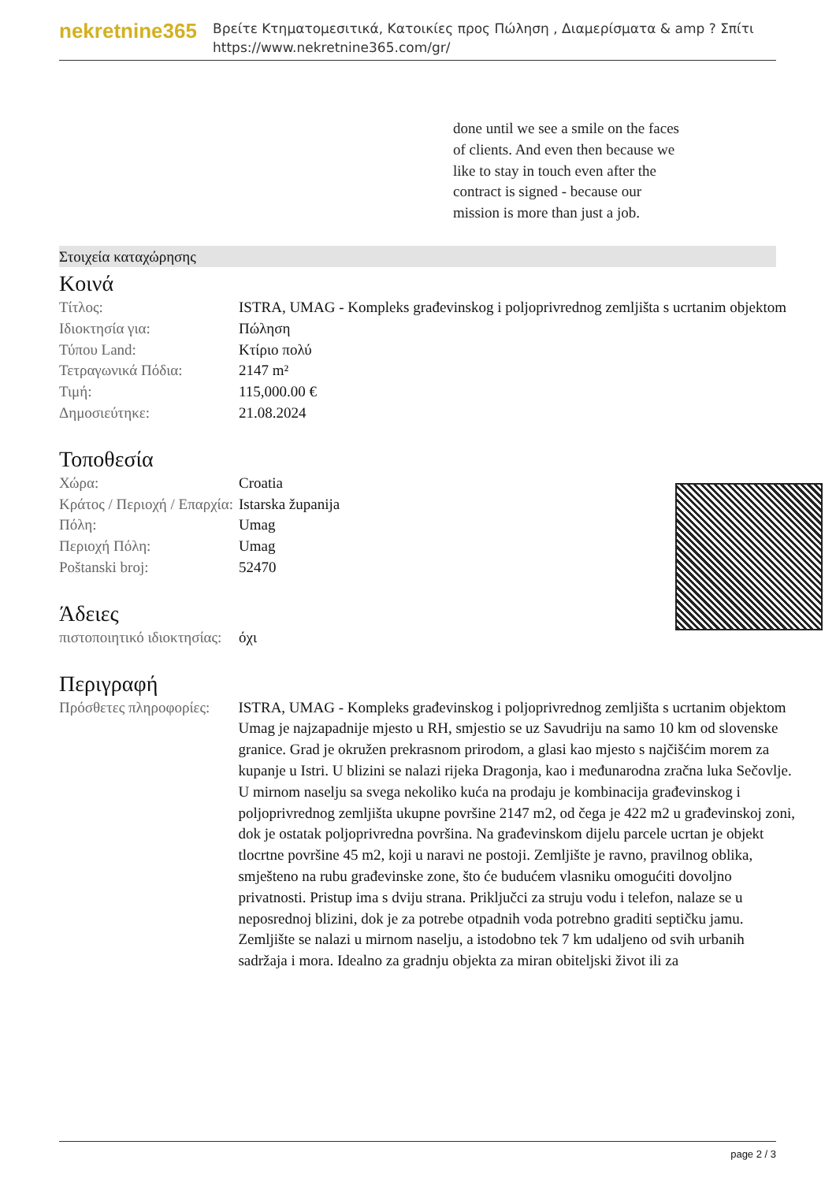nekretnine365
Βρείτε Κτηματομεσιτικά, Κατοικίες προς Πώληση , Διαμερίσματα & amp ? Σπίτι
https://www.nekretnine365.com/gr/
done until we see a smile on the faces of clients. And even then because we like to stay in touch even after the contract is signed - because our mission is more than just a job.
Στοιχεία καταχώρησης
Κοινά
| Τίτλος: | ISTRA, UMAG - Kompleks građevinskog i poljoprivrednog zemljišta s ucrtanim objektom |
| Ιδιοκτησία για: | Πώληση |
| Τύπου Land: | Κτίριο πολύ |
| Τετραγωνικά Πόδια: | 2147 m² |
| Τιμή: | 115,000.00 € |
| Δημοσιεύτηκε: | 21.08.2024 |
Τοποθεσία
| Χώρα: | Croatia |
| Κράτος / Περιοχή / Επαρχία: | Istarska županija |
| Πόλη: | Umag |
| Περιοχή Πόλη: | Umag |
| Poštanski broj: | 52470 |
Άδειες
| πιστοποιητικό ιδιοκτησίας: | όχι |
Περιγραφή
| Πρόσθετες πληροφορίες: | ISTRA, UMAG - Kompleks građevinskog i poljoprivrednog zemljišta s ucrtanim objektom Umag je najzapadnije mjesto u RH, smjestio se uz Savudriju na samo 10 km od slovenske granice. Grad je okružen prekrasnom prirodom, a glasi kao mjesto s najčišćim morem za kupanje u Istri. U blizini se nalazi rijeka Dragonja, kao i međunarodna zračna luka Sečovlje. U mirnom naselju sa svega nekoliko kuća na prodaju je kombinacija građevinskog i poljoprivrednog zemljišta ukupne površine 2147 m2, od čega je 422 m2 u građevinskoj zoni, dok je ostatak poljoprivredna površina. Na građevinskom dijelu parcele ucrtan je objekt tlocrtne površine 45 m2, koji u naravi ne postoji. Zemljište je ravno, pravilnog oblika, smješteno na rubu građevinske zone, što će budućem vlasniku omogućiti dovoljno privatnosti. Pristup ima s dviju strana. Priključci za struju vodu i telefon, nalaze se u neposrednoj blizini, dok je za potrebe otpadnih voda potrebno graditi septičku jamu. Zemljište se nalazi u mirnom naselju, a istodobno tek 7 km udaljeno od svih urbanih sadržaja i mora. Idealno za gradnju objekta za miran obiteljski život ili za |
page 2 / 3